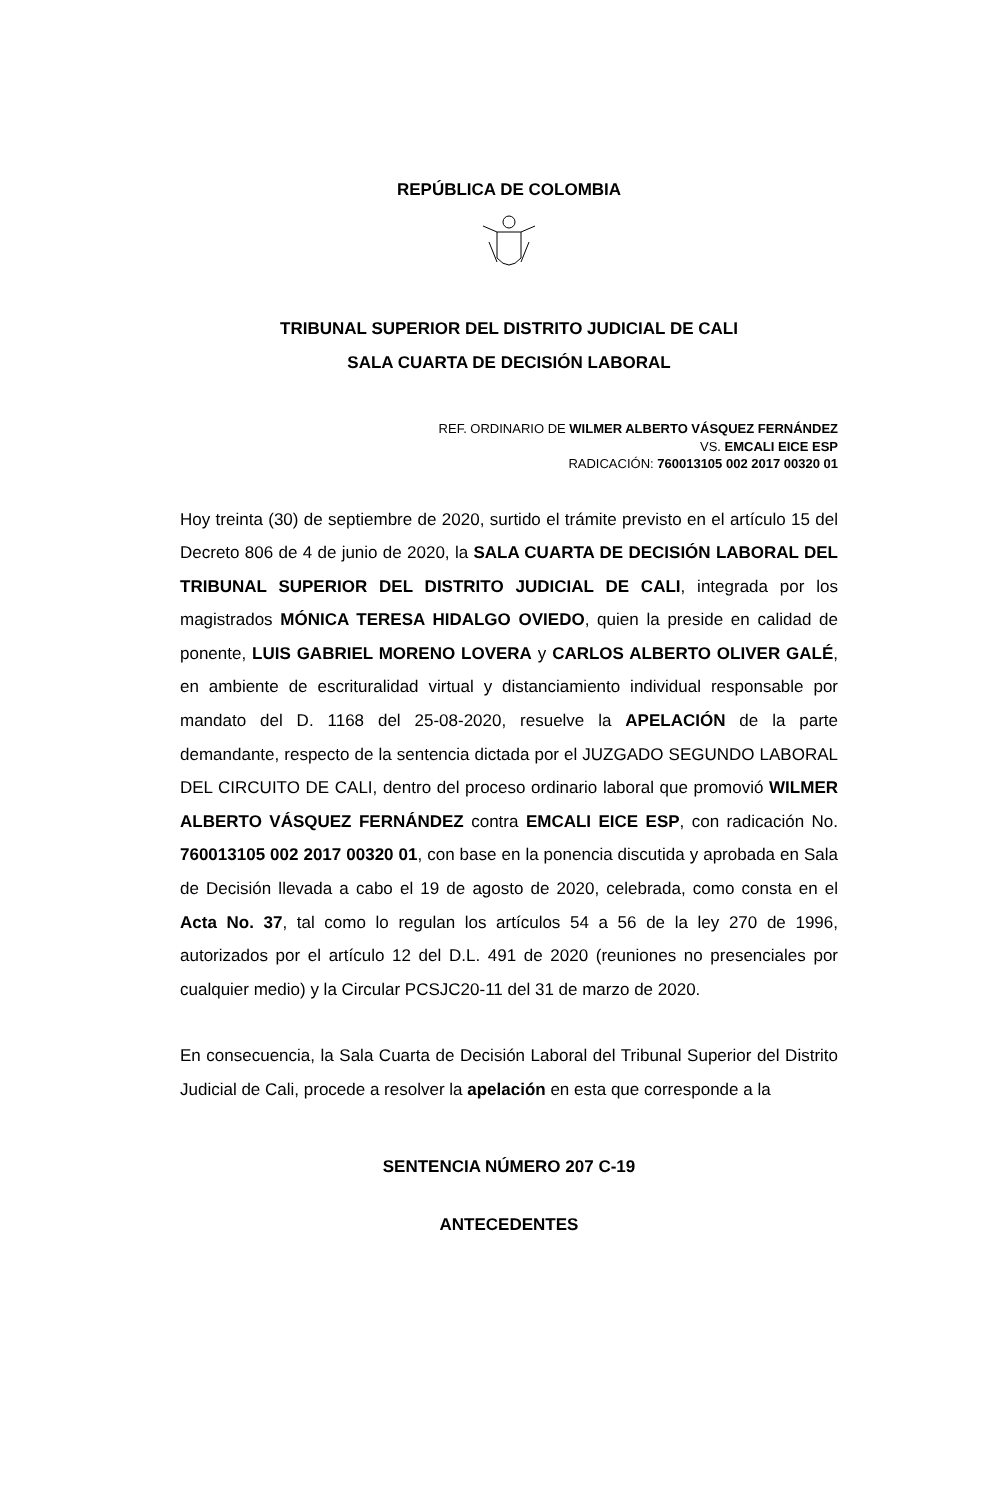REPÚBLICA DE COLOMBIA
TRIBUNAL SUPERIOR DEL DISTRITO JUDICIAL DE CALI
SALA CUARTA DE DECISIÓN LABORAL
REF. ORDINARIO DE WILMER ALBERTO VÁSQUEZ FERNÁNDEZ
VS. EMCALI EICE ESP
RADICACIÓN: 760013105 002 2017 00320 01
Hoy treinta (30) de septiembre de 2020, surtido el trámite previsto en el artículo 15 del Decreto 806 de 4 de junio de 2020, la SALA CUARTA DE DECISIÓN LABORAL DEL TRIBUNAL SUPERIOR DEL DISTRITO JUDICIAL DE CALI, integrada por los magistrados MÓNICA TERESA HIDALGO OVIEDO, quien la preside en calidad de ponente, LUIS GABRIEL MORENO LOVERA y CARLOS ALBERTO OLIVER GALÉ, en ambiente de escrituralidad virtual y distanciamiento individual responsable por mandato del D. 1168 del 25-08-2020, resuelve la APELACIÓN de la parte demandante, respecto de la sentencia dictada por el JUZGADO SEGUNDO LABORAL DEL CIRCUITO DE CALI, dentro del proceso ordinario laboral que promovió WILMER ALBERTO VÁSQUEZ FERNÁNDEZ contra EMCALI EICE ESP, con radicación No. 760013105 002 2017 00320 01, con base en la ponencia discutida y aprobada en Sala de Decisión llevada a cabo el 19 de agosto de 2020, celebrada, como consta en el Acta No. 37, tal como lo regulan los artículos 54 a 56 de la ley 270 de 1996, autorizados por el artículo 12 del D.L. 491 de 2020 (reuniones no presenciales por cualquier medio) y la Circular PCSJC20-11 del 31 de marzo de 2020.
En consecuencia, la Sala Cuarta de Decisión Laboral del Tribunal Superior del Distrito Judicial de Cali, procede a resolver la apelación en esta que corresponde a la
SENTENCIA NÚMERO 207 C-19
ANTECEDENTES